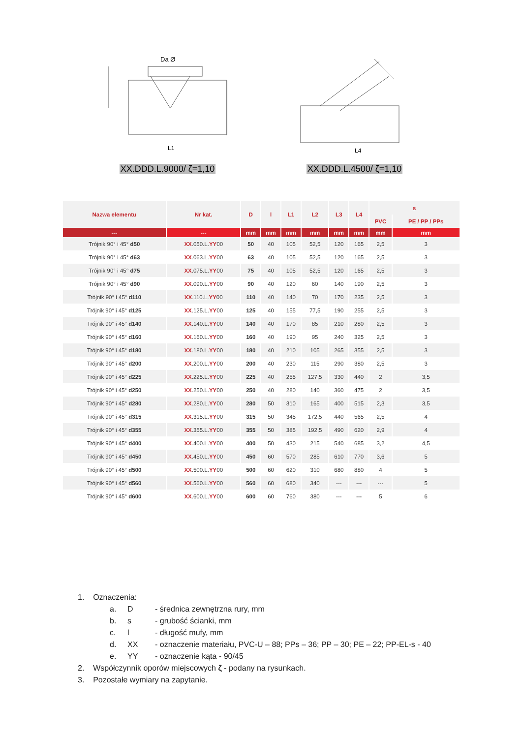Da Ø
L1
XX.DDD.L.9000/ ζ=1,10
L4
XX.DDD.L.4500/ ζ=1,10
| Nazwa elementu | Nr kat. | D | l | L1 | L2 | L3 | L4 | s | |
| --- | --- | --- | --- | --- | --- | --- | --- | --- | --- |
| | | | | | | | | PVC | PE / PP / PPs |
| --- | --- | mm | mm | mm | mm | mm | mm | mm | mm |
| Trójnik 90° i 45° d50 | XX .050.L. YY 00 | 50 | 40 | 105 | 52,5 | 120 | 165 | 2,5 | 3 |
| Trójnik 90° i 45° d63 | XX .063.L. YY 00 | 63 | 40 | 105 | 52,5 | 120 | 165 | 2,5 | 3 |
| Trójnik 90° i 45° d75 | XX .075.L. YY 00 | 75 | 40 | 105 | 52,5 | 120 | 165 | 2,5 | 3 |
| Trójnik 90° i 45° d90 | XX .090.L. YY 00 | 90 | 40 | 120 | 60 | 140 | 190 | 2,5 | 3 |
| Trójnik 90° i 45° d110 | XX .110.L. YY 00 | 110 | 40 | 140 | 70 | 170 | 235 | 2,5 | 3 |
| Trójnik 90° i 45° d125 | XX .125.L. YY 00 | 125 | 40 | 155 | 77,5 | 190 | 255 | 2,5 | 3 |
| Trójnik 90° i 45° d140 | XX .140.L. YY 00 | 140 | 40 | 170 | 85 | 210 | 280 | 2,5 | 3 |
| Trójnik 90° i 45° d160 | XX .160.L. YY 00 | 160 | 40 | 190 | 95 | 240 | 325 | 2,5 | 3 |
| Trójnik 90° i 45° d180 | XX .180.L. YY 00 | 180 | 40 | 210 | 105 | 265 | 355 | 2,5 | 3 |
| Trójnik 90° i 45° d200 | XX .200.L. YY 00 | 200 | 40 | 230 | 115 | 290 | 380 | 2,5 | 3 |
| Trójnik 90° i 45° d225 | XX .225.L. YY 00 | 225 | 40 | 255 | 127,5 | 330 | 440 | 2 | 3,5 |
| Trójnik 90° i 45° d250 | XX .250.L. YY 00 | 250 | 40 | 280 | 140 | 360 | 475 | 2 | 3,5 |
| Trójnik 90° i 45° d280 | XX .280.L. YY 00 | 280 | 50 | 310 | 165 | 400 | 515 | 2,3 | 3,5 |
| Trójnik 90° i 45° d315 | XX .315.L. YY 00 | 315 | 50 | 345 | 172,5 | 440 | 565 | 2,5 | 4 |
| Trójnik 90° i 45° d355 | XX .355.L. YY 00 | 355 | 50 | 385 | 192,5 | 490 | 620 | 2,9 | 4 |
| Trójnik 90° i 45° d400 | XX .400.L. YY 00 | 400 | 50 | 430 | 215 | 540 | 685 | 3,2 | 4,5 |
| Trójnik 90° i 45° d450 | XX .450.L. YY 00 | 450 | 60 | 570 | 285 | 610 | 770 | 3,6 | 5 |
| Trójnik 90° i 45° d500 | XX .500.L. YY 00 | 500 | 60 | 620 | 310 | 680 | 880 | 4 | 5 |
| Trójnik 90° i 45° d560 | XX .560.L. YY 00 | 560 | 60 | 680 | 340 | --- | --- | --- | 5 |
| Trójnik 90° i 45° d600 | XX .600.L. YY 00 | 600 | 60 | 760 | 380 | --- | --- | 5 | 6 |
1. Oznaczenia:
a. D - średnica zewnętrzna rury, mm
b. s - grubość ścianki, mm
c. l - długość mufy, mm
d. XX - oznaczenie materiału, PVC-U – 88; PPs – 36; PP – 30; PE – 22; PP-EL-s - 40
e. YY - oznaczenie kąta - 90/45
2. Współczynnik oporów miejscowych ζ - podany na rysunkach.
3. Pozostałe wymiary na zapytanie.